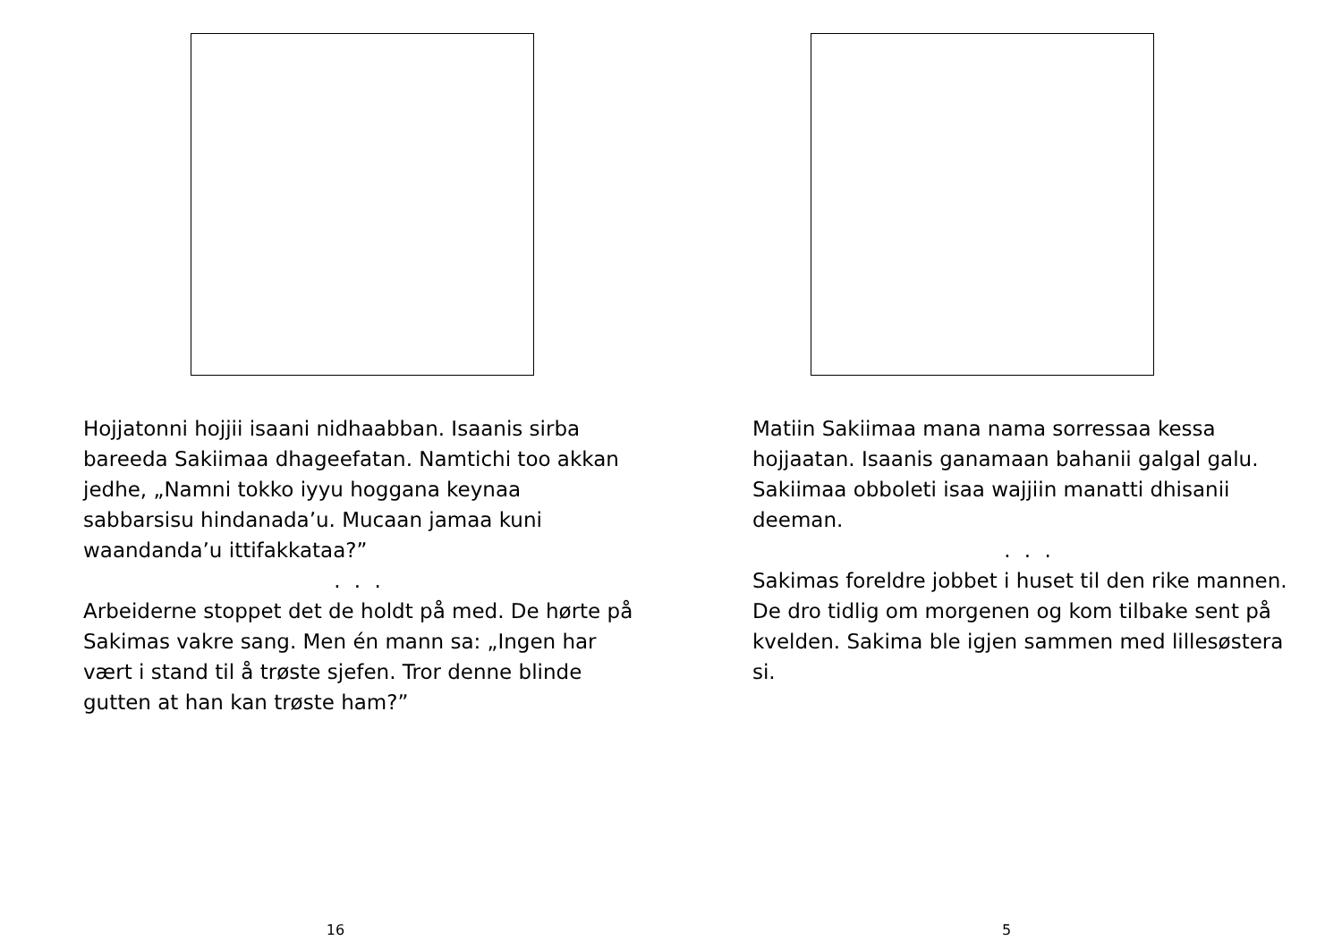Hojjatonni hojjii isaani nidhaabban. Isaanis sirba bareeda Sakiimaa dhageefatan. Namtichi too akkan jedhe, „Namni tokko iyyu hoggana keynaa sabbarsisu hindanada’u. Mucaan jamaa kuni waandanda’u ittifakkataa?”
. . .
Arbeiderne stoppet det de holdt på med. De hørte på Sakimas vakre sang. Men én mann sa: „Ingen har vært i stand til å trøste sjefen. Tror denne blinde gutten at han kan trøste ham?”
16
Matiin Sakiimaa mana nama sorressaa kessa hojjaatan. Isaanis ganamaan bahanii galgal galu. Sakiimaa obboleti isaa wajjiin manatti dhisanii deeman.
. . .
Sakimas foreldre jobbet i huset til den rike mannen. De dro tidlig om morgenen og kom tilbake sent på kvelden. Sakima ble igjen sammen med lillesøstera si.
5